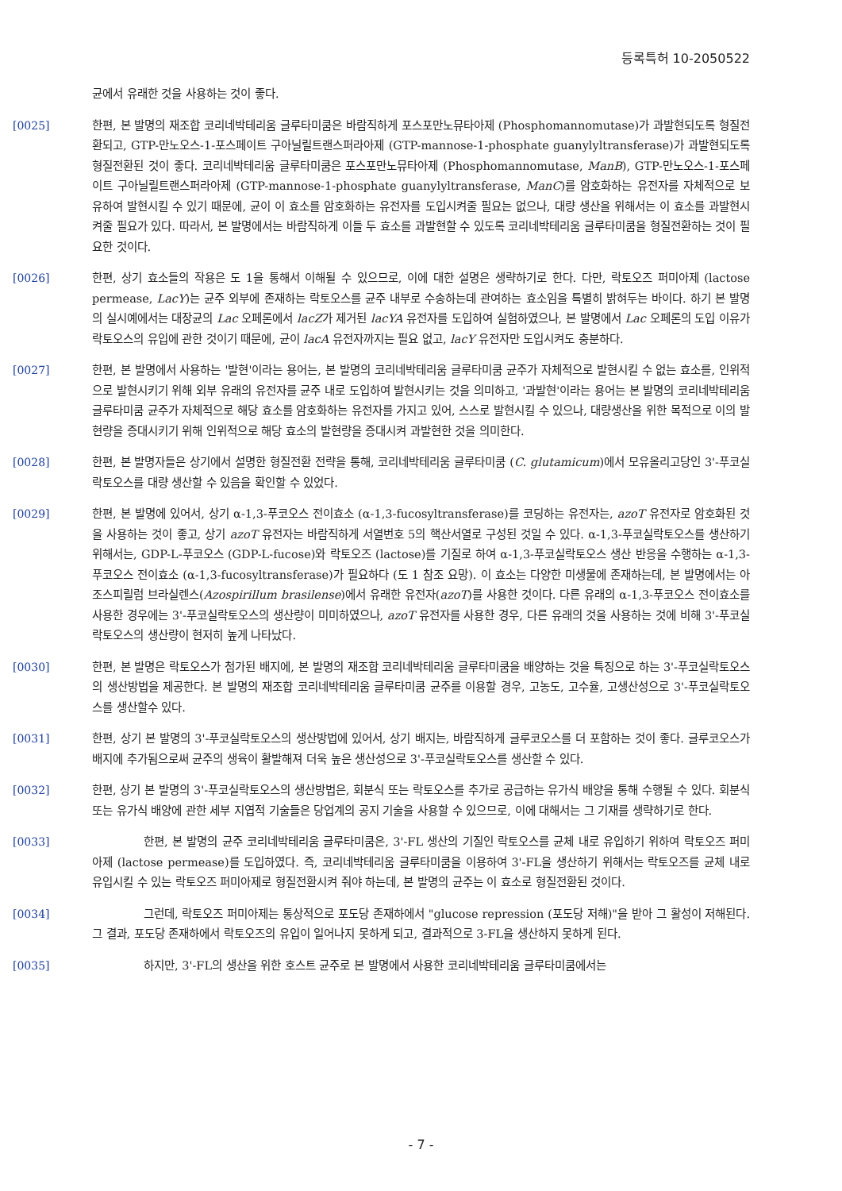등록특허 10-2050522
균에서 유래한 것을 사용하는 것이 좋다.
[0025] 한편, 본 발명의 재조합 코리네박테리움 글루타미쿰은 바람직하게 포스포만노뮤타아제 (Phosphomannomutase)가 과발현되도록 형질전환되고, GTP-만노오스-1-포스페이트 구아닐릴트랜스퍼라아제 (GTP-mannose-1-phosphate guanylyltransferase)가 과발현되도록 형질전환된 것이 좋다. 코리네박테리움 글루타미쿰은 포스포만노뮤타아제 (Phosphomannomutase, ManB), GTP-만노오스-1-포스페이트 구아닐릴트랜스퍼라아제 (GTP-mannose-1-phosphate guanylyltransferase, ManC)를 암호화하는 유전자를 자체적으로 보유하여 발현시킬 수 있기 때문에, 균이 이 효소를 암호화하는 유전자를 도입시켜줄 필요는 없으나, 대량 생산을 위해서는 이 효소를 과발현시켜줄 필요가 있다. 따라서, 본 발명에서는 바람직하게 이들 두 효소를 과발현할 수 있도록 코리네박테리움 글루타미쿰을 형질전환하는 것이 필요한 것이다.
[0026] 한편, 상기 효소들의 작용은 도 1을 통해서 이해될 수 있으므로, 이에 대한 설명은 생략하기로 한다. 다만, 락토오즈 퍼미아제 (lactose permease, LacY)는 균주 외부에 존재하는 락토오스를 균주 내부로 수송하는데 관여하는 효소임을 특별히 밝혀두는 바이다. 하기 본 발명의 실시예에서는 대장균의 Lac 오페론에서 lacZ가 제거된 lacYA 유전자를 도입하여 실험하였으나, 본 발명에서 Lac 오페론의 도입 이유가 락토오스의 유입에 관한 것이기 때문에, 균이 lacA 유전자까지는 필요 없고, lacY 유전자만 도입시켜도 충분하다.
[0027] 한편, 본 발명에서 사용하는 '발현'이라는 용어는, 본 발명의 코리네박테리움 글루타미쿰 균주가 자체적으로 발현시킬 수 없는 효소를, 인위적으로 발현시키기 위해 외부 유래의 유전자를 균주 내로 도입하여 발현시키는 것을 의미하고, '과발현'이라는 용어는 본 발명의 코리네박테리움 글루타미쿰 균주가 자체적으로 해당 효소를 암호화하는 유전자를 가지고 있어, 스스로 발현시킬 수 있으나, 대량생산을 위한 목적으로 이의 발현량을 증대시키기 위해 인위적으로 해당 효소의 발현량을 증대시켜 과발현한 것을 의미한다.
[0028] 한편, 본 발명자들은 상기에서 설명한 형질전환 전략을 통해, 코리네박테리움 글루타미쿰 (C. glutamicum)에서 모유올리고당인 3'-푸코실락토오스를 대량 생산할 수 있음을 확인할 수 있었다.
[0029] 한편, 본 발명에 있어서, 상기 α-1,3-푸코오스 전이효소 (α-1,3-fucosyltransferase)를 코딩하는 유전자는, azoT 유전자로 암호화된 것을 사용하는 것이 좋고, 상기 azoT 유전자는 바람직하게 서열번호 5의 핵산서열로 구성된 것일 수 있다. α-1,3-푸코실락토오스를 생산하기 위해서는, GDP-L-푸코오스 (GDP-L-fucose)와 락토오즈 (lactose)를 기질로 하여 α-1,3-푸코실락토오스 생산 반응을 수행하는 α-1,3-푸코오스 전이효소 (α-1,3-fucosyltransferase)가 필요하다 (도 1 참조 요망). 이 효소는 다양한 미생물에 존재하는데, 본 발명에서는 아조스피릴럼 브라실렌스(Azospirillum brasilense)에서 유래한 유전자(azoT)를 사용한 것이다. 다른 유래의 α-1,3-푸코오스 전이효소를 사용한 경우에는 3'-푸코실락토오스의 생산량이 미미하였으나, azoT 유전자를 사용한 경우, 다른 유래의 것을 사용하는 것에 비해 3'-푸코실락토오스의 생산량이 현저히 높게 나타났다.
[0030] 한편, 본 발명은 락토오스가 첨가된 배지에, 본 발명의 재조합 코리네박테리움 글루타미쿰을 배양하는 것을 특징으로 하는 3'-푸코실락토오스의 생산방법을 제공한다. 본 발명의 재조합 코리네박테리움 글루타미쿰 균주를 이용할 경우, 고농도, 고수율, 고생산성으로 3'-푸코실락토오스를 생산할수 있다.
[0031] 한편, 상기 본 발명의 3'-푸코실락토오스의 생산방법에 있어서, 상기 배지는, 바람직하게 글루코오스를 더 포함하는 것이 좋다. 글루코오스가 배지에 추가됨으로써 균주의 생육이 활발해져 더욱 높은 생산성으로 3'-푸코실락토오스를 생산할 수 있다.
[0032] 한편, 상기 본 발명의 3'-푸코실락토오스의 생산방법은, 회분식 또는 락토오스를 추가로 공급하는 유가식 배양을 통해 수행될 수 있다. 회분식 또는 유가식 배양에 관한 세부 지엽적 기술들은 당업계의 공지 기술을 사용할 수 있으므로, 이에 대해서는 그 기재를 생략하기로 한다.
[0033] 한편, 본 발명의 균주 코리네박테리움 글루타미쿰은, 3'-FL 생산의 기질인 락토오스를 균체 내로 유입하기 위하여 락토오즈 퍼미아제 (lactose permease)를 도입하였다. 즉, 코리네박테리움 글루타미쿰을 이용하여 3'-FL을 생산하기 위해서는 락토오즈를 균체 내로 유입시킬 수 있는 락토오즈 퍼미아제로 형질전환시켜 줘야 하는데, 본 발명의 균주는 이 효소로 형질전환된 것이다.
[0034] 그런데, 락토오즈 퍼미아제는 통상적으로 포도당 존재하에서 "glucose repression (포도당 저해)"을 받아 그 활성이 저해된다. 그 결과, 포도당 존재하에서 락토오즈의 유입이 일어나지 못하게 되고, 결과적으로 3-FL을 생산하지 못하게 된다.
[0035] 하지만, 3'-FL의 생산을 위한 호스트 균주로 본 발명에서 사용한 코리네박테리움 글루타미쿰에서는
- 7 -